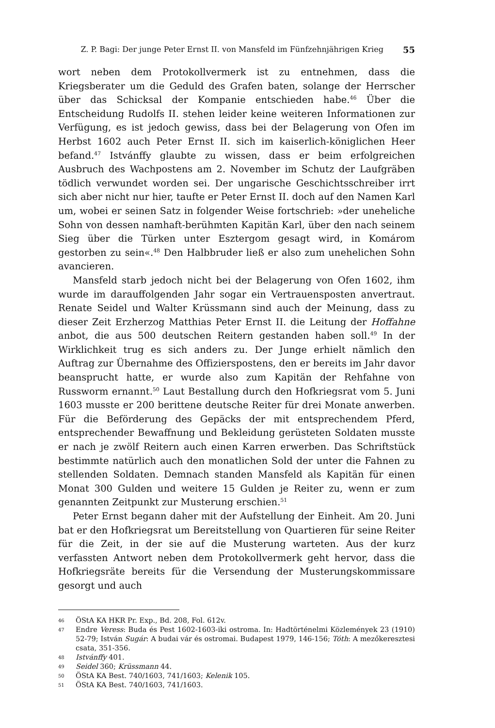Z. P. Bagi: Der junge Peter Ernst II. von Mansfeld im Fünfzehnjährigen Krieg 55
wort neben dem Protokollvermerk ist zu entnehmen, dass die Kriegsberater um die Geduld des Grafen baten, solange der Herrscher über das Schicksal der Kompanie entschieden habe.<sup>46</sup> Über die Entscheidung Rudolfs II. stehen leider keine weiteren Informationen zur Verfügung, es ist jedoch gewiss, dass bei der Belagerung von Ofen im Herbst 1602 auch Peter Ernst II. sich im kaiserlich-königlichen Heer befand.<sup>47</sup> Istvánffy glaubte zu wissen, dass er beim erfolgreichen Ausbruch des Wachpostens am 2. November im Schutz der Laufgräben tödlich verwundet worden sei. Der ungarische Geschichtsschreiber irrt sich aber nicht nur hier, taufte er Peter Ernst II. doch auf den Namen Karl um, wobei er seinen Satz in folgender Weise fortschrieb: »der uneheliche Sohn von dessen namhaft-berühmten Kapitän Karl, über den nach seinem Sieg über die Türken unter Esztergom gesagt wird, in Komárom gestorben zu sein«.<sup>48</sup> Den Halbbruder ließ er also zum unehelichen Sohn avancieren.
Mansfeld starb jedoch nicht bei der Belagerung von Ofen 1602, ihm wurde im darauffolgenden Jahr sogar ein Vertrauensposten anvertraut. Renate Seidel und Walter Krüssmann sind auch der Meinung, dass zu dieser Zeit Erzherzog Matthias Peter Ernst II. die Leitung der Hoffahne anbot, die aus 500 deutschen Reitern gestanden haben soll.<sup>49</sup> In der Wirklichkeit trug es sich anders zu. Der Junge erhielt nämlich den Auftrag zur Übernahme des Offizierspostens, den er bereits im Jahr davor beansprucht hatte, er wurde also zum Kapitän der Rehfahne von Russworm ernannt.<sup>50</sup> Laut Bestallung durch den Hofkriegsrat vom 5. Juni 1603 musste er 200 berittene deutsche Reiter für drei Monate anwerben. Für die Beförderung des Gepäcks der mit entsprechendem Pferd, entsprechender Bewaffnung und Bekleidung gerüsteten Soldaten musste er nach je zwölf Reitern auch einen Karren erwerben. Das Schriftstück bestimmte natürlich auch den monatlichen Sold der unter die Fahnen zu stellenden Soldaten. Demnach standen Mansfeld als Kapitän für einen Monat 300 Gulden und weitere 15 Gulden je Reiter zu, wenn er zum genannten Zeitpunkt zur Musterung erschien.<sup>51</sup>
Peter Ernst begann daher mit der Aufstellung der Einheit. Am 20. Juni bat er den Hofkriegsrat um Bereitstellung von Quartieren für seine Reiter für die Zeit, in der sie auf die Musterung warteten. Aus der kurz verfassten Antwort neben dem Protokollvermerk geht hervor, dass die Hofkriegsräte bereits für die Versendung der Musterungskommissare gesorgt und auch
46 ÖStA KA HKR Pr. Exp., Bd. 208, Fol. 612v.
47 Endre Veress: Buda és Pest 1602-1603-iki ostroma. In: Hadtörténelmi Közlemények 23 (1910) 52-79; István Sugár: A budai vár és ostromai. Budapest 1979, 146-156; Tóth: A mezőkeresztesi csata, 351-356.
48 Istvánffy 401.
49 Seidel 360; Krüssmann 44.
50 ÖStA KA Best. 740/1603, 741/1603; Kelenik 105.
51 ÖStA KA Best. 740/1603, 741/1603.